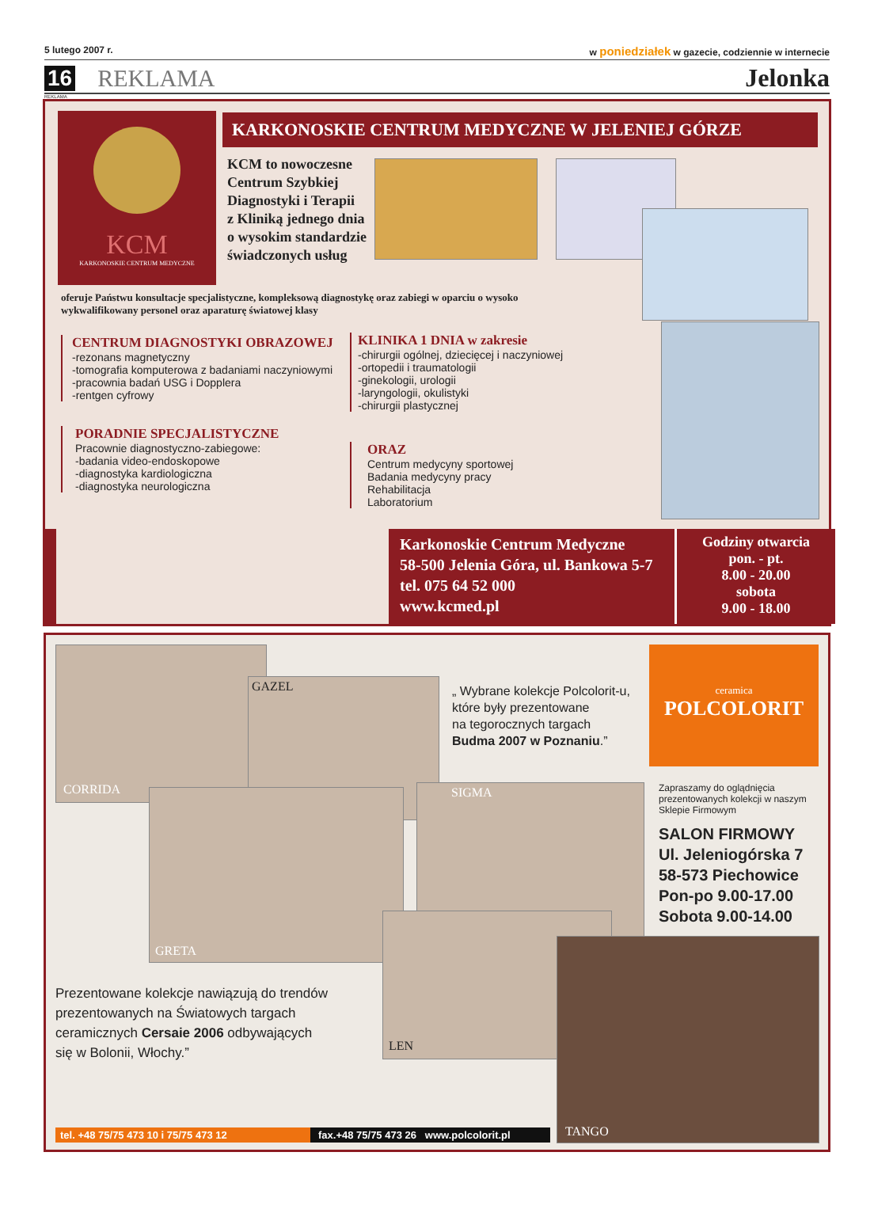5 lutego 2007 r. w poniedziałek w gazecie, codziennie w internecie
16 REKLAMA Jelonka
REKLAMA
KCM
KARKONOSKIE CENTRUM MEDYCZNE
KARKONOSKIE CENTRUM MEDYCZNE W JELENIEJ GÓRZE
KCM to nowoczesne
Centrum Szybkiej
Diagnostyki i Terapii
z Kliniką jednego dnia
o wysokim standardzie
świadczonych usług
oferuje Państwu konsultacje specjalistyczne, kompleksową diagnostykę oraz zabiegi w oparciu o wysoko wykwalifikowany personel oraz aparaturę światowej klasy
CENTRUM DIAGNOSTYKI OBRAZOWEJ
-rezonans magnetyczny
-tomografia komputerowa z badaniami naczyniowymi
-pracownia badań USG i Dopplera
-rentgen cyfrowy
PORADNIE SPECJALISTYCZNE
Pracownie diagnostyczno-zabiegowe:
-badania video-endoskopowe
-diagnostyka kardiologiczna
-diagnostyka neurologiczna
KLINIKA 1 DNIA w zakresie
-chirurgii ogólnej, dziecięcej i naczyniowej
-ortopedii i traumatologii
-ginekologii, urologii
-laryngologii, okulistyki
-chirurgii plastycznej
ORAZ
Centrum medycyny sportowej
Badania medycyny pracy
Rehabilitacja
Laboratorium
Karkonoskie Centrum Medyczne
58-500 Jelenia Góra, ul. Bankowa 5-7
tel. 075 64 52 000
www.kcmed.pl
Godziny otwarcia
pon. - pt.
8.00 - 20.00
sobota
9.00 - 18.00
CORRIDA
GAZEL
GRETA
SIGMA
LEN
TANGO
„ Wybrane kolekcje Polcolorit-u,
które były prezentowane
na tegorocznych targach
Budma 2007 w Poznaniu.”
ceramica
POLCOLORIT
Zapraszamy do oglądnięcia
prezentowanych kolekcji w naszym
Sklepie Firmowym
SALON FIRMOWY
Ul. Jeleniogórska 7
58-573 Piechowice
Pon-po 9.00-17.00
Sobota 9.00-14.00
Prezentowane kolekcje nawiązują do trendów
prezentowanych na Światowych targach
ceramicznych Cersaie 2006 odbywających
się w Bolonii, Włochy.”
tel. +48 75/75 473 10 i 75/75 473 12 fax.+48 75/75 473 26 www.polcolorit.pl